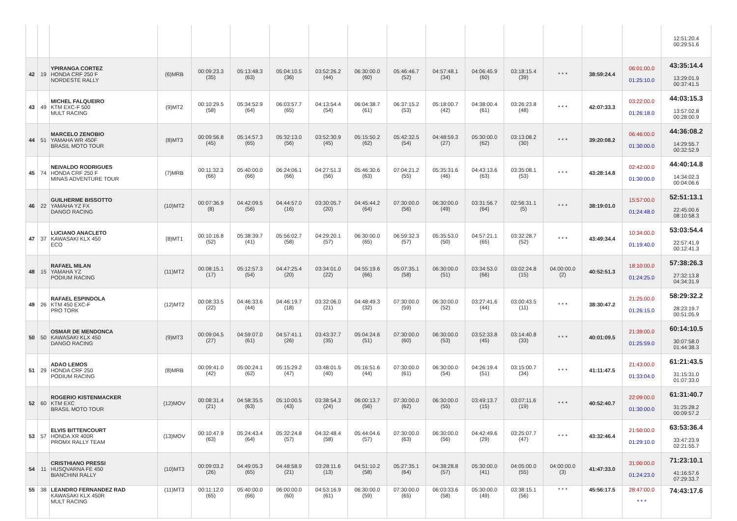| | | | | | | | | | | | | | | | | 12:51:20.4 00:29:51.6 |
| 42 | 19 | YPIRANGA CORTEZ HONDA CRF 250 F NORDESTE RALLY | (6)MRB | 00:09:23.3 (35) | 05:13:48.3 (63) | 05:04:10.5 (36) | 03:52:26.2 (44) | 06:30:00.0 (60) | 05:46:46.7 (52) | 04:57:48.1 (34) | 04:06:45.9 (60) | 03:18:15.4 (39) | * * * | 38:59:24.4 | 06:01:00.0 01:25:10.0 | 43:35:14.4 13:29:01.9 00:37:41.5 |
| 43 | 49 | MICHEL FALQUEIRO KTM EXC-F 500 MULT RACING | (9)MT2 | 00:10:29.5 (58) | 05:34:52.9 (64) | 06:03:57.7 (65) | 04:13:54.4 (54) | 06:04:38.7 (61) | 06:37:15.2 (53) | 05:18:00.7 (42) | 04:38:00.4 (61) | 03:26:23.8 (48) | * * * | 42:07:33.3 | 03:22:00.0 01:26:18.0 | 44:03:15.3 13:57:02.8 00:28:00.9 |
| 44 | 51 | MARCELO ZENOBIO YAMAHA WR 450F BRASIL MOTO TOUR | (8)MT3 | 00:09:56.8 (45) | 05:14:57.3 (65) | 05:32:13.0 (56) | 03:52:30.9 (45) | 05:15:50.2 (62) | 05:42:32.5 (54) | 04:48:59.3 (27) | 05:30:00.0 (62) | 03:13:08.2 (30) | * * * | 39:20:08.2 | 06:46:00.0 01:30:00.0 | 44:36:08.2 14:29:55.7 00:32:52.9 |
| 45 | 74 | NEIVALDO RODRIGUES HONDA CRF 250 F MINAS ADVENTURE TOUR | (7)MRB | 00:11:32.3 (66) | 05:40:00.0 (66) | 06:24:06.1 (66) | 04:27:51.3 (56) | 05:46:30.6 (63) | 07:04:21.2 (55) | 05:35:31.6 (46) | 04:43:13.6 (63) | 03:35:08.1 (53) | * * * | 43:28:14.8 | 02:42:00.0 01:30:00.0 | 44:40:14.8 14:34:02.3 00:04:06.6 |
| 46 | 22 | GUILHERME BISSOTTO YAMAHA YZ FX DANGO RACING | (10)MT2 | 00:07:36.9 (8) | 04:42:09.5 (56) | 04:44:57.0 (16) | 03:30:05.7 (20) | 04:45:44.2 (64) | 07:30:00.0 (56) | 06:30:00.0 (49) | 03:31:56.7 (64) | 02:56:31.1 (5) | * * * | 38:19:01.0 | 15:57:00.0 01:24:48.0 | 52:51:13.1 22:45:00.6 08:10:58.3 |
| 47 | 37 | LUCIANO ANACLETO KAWASAKI KLX 450 ECO | (8)MT1 | 00:10:16.8 (52) | 05:38:39.7 (41) | 05:56:02.7 (58) | 04:29:20.1 (57) | 06:30:00.0 (65) | 06:59:32.3 (57) | 05:35:53.0 (50) | 04:57:21.1 (65) | 03:32:28.7 (52) | * * * | 43:49:34.4 | 10:34:00.0 01:19:40.0 | 53:03:54.4 22:57:41.9 00:12:41.3 |
| 48 | 15 | RAFAEL MILAN YAMAHA YZ PODIUM RACING | (11)MT2 | 00:08:15.1 (17) | 05:12:57.3 (54) | 04:47:25.4 (20) | 03:34:01.0 (22) | 04:55:19.6 (66) | 05:07:35.1 (58) | 06:30:00.0 (51) | 03:34:53.0 (66) | 03:02:24.8 (15) | 04:00:00.0 (2) | 40:52:51.3 | 18:10:00.0 01:24:25.0 | 57:38:26.3 27:32:13.8 04:34:31.9 |
| 49 | 26 | RAFAEL ESPINDOLA KTM 450 EXC-F PRO TORK | (12)MT2 | 00:08:33.5 (22) | 04:46:33.6 (44) | 04:46:19.7 (18) | 03:32:06.0 (21) | 04:48:49.3 (32) | 07:30:00.0 (59) | 06:30:00.0 (52) | 03:27:41.6 (44) | 03:00:43.5 (11) | * * * | 38:30:47.2 | 21:25:00.0 01:26:15.0 | 58:29:32.2 28:23:19.7 00:51:05.9 |
| 50 | 50 | OSMAR DE MENDONCA KAWASAKI KLX 450 DANGO RACING | (9)MT3 | 00:09:04.5 (27) | 04:59:07.0 (61) | 04:57:41.1 (26) | 03:43:37.7 (35) | 05:04:24.6 (51) | 07:30:00.0 (60) | 06:30:00.0 (53) | 03:52:33.8 (45) | 03:14:40.8 (33) | * * * | 40:01:09.5 | 21:39:00.0 01:25:59.0 | 60:14:10.5 30:07:58.0 01:44:38.3 |
| 51 | 29 | ADAO LEMOS HONDA CRF 250 PODIUM RACING | (8)MRB | 00:09:41.0 (42) | 05:00:24.1 (62) | 05:15:29.2 (47) | 03:48:01.5 (40) | 05:16:51.6 (44) | 07:30:00.0 (61) | 06:30:00.0 (54) | 04:26:19.4 (51) | 03:15:00.7 (34) | * * * | 41:11:47.5 | 21:43:00.0 01:33:04.0 | 61:21:43.5 31:15:31.0 01:07:33.0 |
| 52 | 60 | ROGERIO KISTENMACKER KTM EXC BRASIL MOTO TOUR | (12)MOV | 00:08:31.4 (21) | 04:58:35.5 (63) | 05:10:00.5 (43) | 03:38:54.3 (24) | 06:00:13.7 (56) | 07:30:00.0 (62) | 06:30:00.0 (55) | 03:49:13.7 (15) | 03:07:11.6 (19) | * * * | 40:52:40.7 | 22:09:00.0 01:30:00.0 | 61:31:40.7 31:25:28.2 00:09:57.2 |
| 53 | 57 | ELVIS BITTENCOURT HONDA XR 400R PROMX RALLY TEAM | (13)MOV | 00:10:47.9 (63) | 05:24:43.4 (64) | 05:32:24.8 (57) | 04:32:48.4 (58) | 05:44:04.6 (57) | 07:30:00.0 (63) | 06:30:00.0 (56) | 04:42:49.6 (29) | 03:25:07.7 (47) | * * * | 43:32:46.4 | 21:50:00.0 01:29:10.0 | 63:53:36.4 33:47:23.9 02:21:55.7 |
| 54 | 11 | CRISTHIANO PRESSI HUSQVARNA FE 450 BIANCHINI RALLY | (10)MT3 | 00:09:03.2 (26) | 04:49:05.3 (65) | 04:48:58.9 (21) | 03:28:11.6 (13) | 04:51:10.2 (58) | 05:27:35.1 (64) | 04:38:28.8 (57) | 05:30:00.0 (41) | 04:05:00.0 (55) | 04:00:00.0 (3) | 41:47:33.0 | 31:00:00.0 01:24:23.0 | 71:23:10.1 41:16:57.6 07:29:33.7 |
| 55 | 38 | LEANDRO FERNANDEZ RAD KAWASAKI KLX 450R MULT RACING | (11)MT3 | 00:11:12.0 (65) | 05:40:00.0 (66) | 06:00:00.0 (60) | 04:53:16.9 (61) | 06:30:00.0 (59) | 07:30:00.0 (65) | 06:03:33.6 (58) | 05:30:00.0 (49) | 03:38:15.1 (56) | * * * | 45:56:17.5 | 28:47:00.0 * * * | 74:43:17.6 |